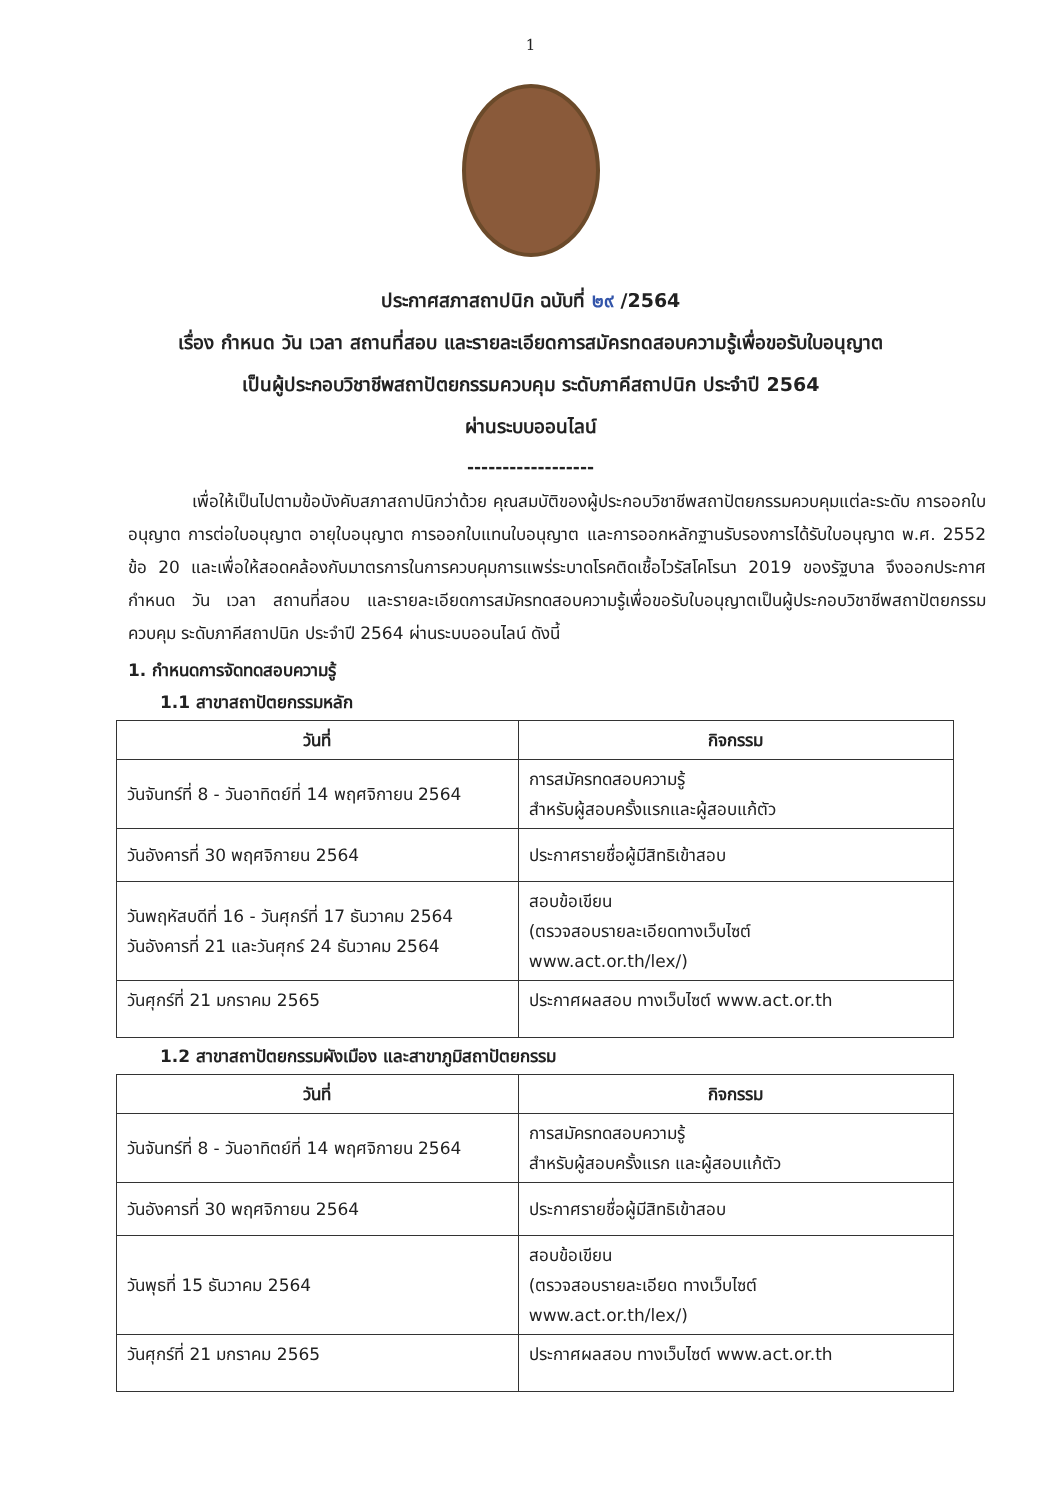1
ประกาศสภาสถาปนิก ฉบับที่ ๒๙ /2564
เรื่อง กำหนด วัน เวลา สถานที่สอบ และรายละเอียดการสมัครทดสอบความรู้เพื่อขอรับใบอนุญาต
เป็นผู้ประกอบวิชาชีพสถาปัตยกรรมควบคุม ระดับภาคีสถาปนิก ประจำปี 2564
ผ่านระบบออนไลน์
------------------
เพื่อให้เป็นไปตามข้อบังคับสภาสถาปนิกว่าด้วย คุณสมบัติของผู้ประกอบวิชาชีพสถาปัตยกรรมควบคุมแต่ละระดับ การออกใบอนุญาต การต่อใบอนุญาต อายุใบอนุญาต การออกใบแทนใบอนุญาต และการออกหลักฐานรับรองการได้รับใบอนุญาต พ.ศ. 2552 ข้อ 20 และเพื่อให้สอดคล้องกับมาตรการในการควบคุมการแพร่ระบาดโรคติดเชื้อไวรัสโคโรนา 2019 ของรัฐบาล จึงออกประกาศกำหนด วัน เวลา สถานที่สอบ และรายละเอียดการสมัครทดสอบความรู้เพื่อขอรับใบอนุญาตเป็นผู้ประกอบวิชาชีพสถาปัตยกรรมควบคุม ระดับภาคีสถาปนิก ประจำปี 2564 ผ่านระบบออนไลน์ ดังนี้
1. กำหนดการจัดทดสอบความรู้
1.1 สาขาสถาปัตยกรรมหลัก
| วันที่ | กิจกรรม |
| --- | --- |
| วันจันทร์ที่ 8 - วันอาทิตย์ที่ 14 พฤศจิกายน 2564 | การสมัครทดสอบความรู้ สำหรับผู้สอบครั้งแรกและผู้สอบแก้ตัว |
| วันอังคารที่ 30 พฤศจิกายน 2564 | ประกาศรายชื่อผู้มีสิทธิเข้าสอบ |
| วันพฤหัสบดีที่ 16 - วันศุกร์ที่ 17 ธันวาคม 2564 วันอังคารที่ 21 และวันศุกร์ 24 ธันวาคม 2564 | สอบข้อเขียน (ตรวจสอบรายละเอียดทางเว็บไซต์ www.act.or.th/lex/) |
| วันศุกร์ที่ 21 มกราคม 2565 | ประกาศผลสอบ ทางเว็บไซต์ www.act.or.th |
1.2 สาขาสถาปัตยกรรมผังเมือง และสาขาภูมิสถาปัตยกรรม
| วันที่ | กิจกรรม |
| --- | --- |
| วันจันทร์ที่ 8 - วันอาทิตย์ที่ 14 พฤศจิกายน 2564 | การสมัครทดสอบความรู้ สำหรับผู้สอบครั้งแรก และผู้สอบแก้ตัว |
| วันอังคารที่ 30 พฤศจิกายน 2564 | ประกาศรายชื่อผู้มีสิทธิเข้าสอบ |
| วันพุธที่ 15 ธันวาคม 2564 | สอบข้อเขียน (ตรวจสอบรายละเอียด ทางเว็บไซต์ www.act.or.th/lex/) |
| วันศุกร์ที่ 21 มกราคม 2565 | ประกาศผลสอบ ทางเว็บไซต์ www.act.or.th |